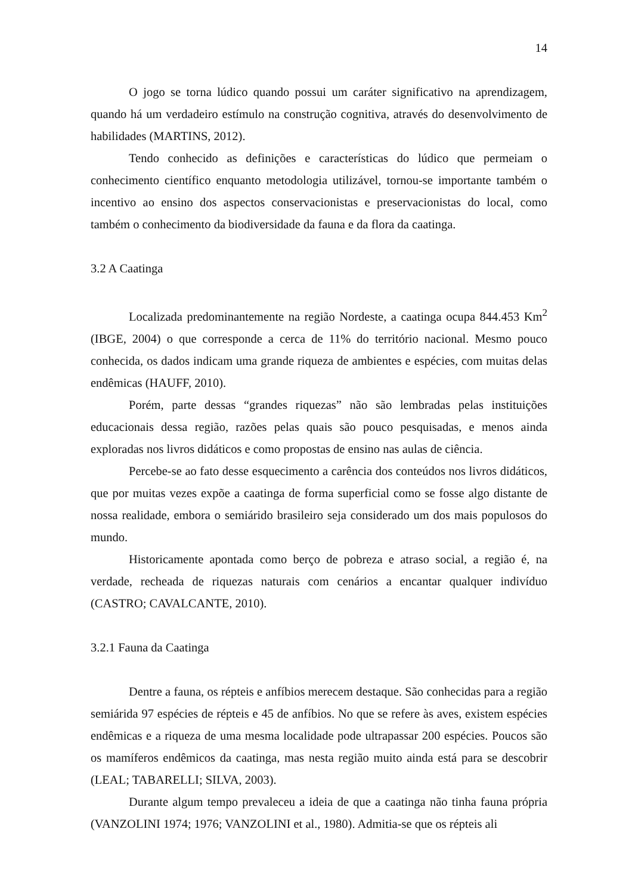14
O jogo se torna lúdico quando possui um caráter significativo na aprendizagem, quando há um verdadeiro estímulo na construção cognitiva, através do desenvolvimento de habilidades (MARTINS, 2012).
Tendo conhecido as definições e características do lúdico que permeiam o conhecimento científico enquanto metodologia utilizável, tornou-se importante também o incentivo ao ensino dos aspectos conservacionistas e preservacionistas do local, como também o conhecimento da biodiversidade da fauna e da flora da caatinga.
3.2 A Caatinga
Localizada predominantemente na região Nordeste, a caatinga ocupa 844.453 Km<sup>2</sup> (IBGE, 2004) o que corresponde a cerca de 11% do território nacional. Mesmo pouco conhecida, os dados indicam uma grande riqueza de ambientes e espécies, com muitas delas endêmicas (HAUFF, 2010).
Porém, parte dessas “grandes riquezas” não são lembradas pelas instituições educacionais dessa região, razões pelas quais são pouco pesquisadas, e menos ainda exploradas nos livros didáticos e como propostas de ensino nas aulas de ciência.
Percebe-se ao fato desse esquecimento a carência dos conteúdos nos livros didáticos, que por muitas vezes expõe a caatinga de forma superficial como se fosse algo distante de nossa realidade, embora o semiárido brasileiro seja considerado um dos mais populosos do mundo.
Historicamente apontada como berço de pobreza e atraso social, a região é, na verdade, recheada de riquezas naturais com cenários a encantar qualquer indivíduo (CASTRO; CAVALCANTE, 2010).
3.2.1 Fauna da Caatinga
Dentre a fauna, os répteis e anfíbios merecem destaque. São conhecidas para a região semiárida 97 espécies de répteis e 45 de anfíbios. No que se refere às aves, existem espécies endêmicas e a riqueza de uma mesma localidade pode ultrapassar 200 espécies. Poucos são os mamíferos endêmicos da caatinga, mas nesta região muito ainda está para se descobrir (LEAL; TABARELLI; SILVA, 2003).
Durante algum tempo prevaleceu a ideia de que a caatinga não tinha fauna própria (VANZOLINI 1974; 1976; VANZOLINI et al., 1980). Admitia-se que os répteis ali